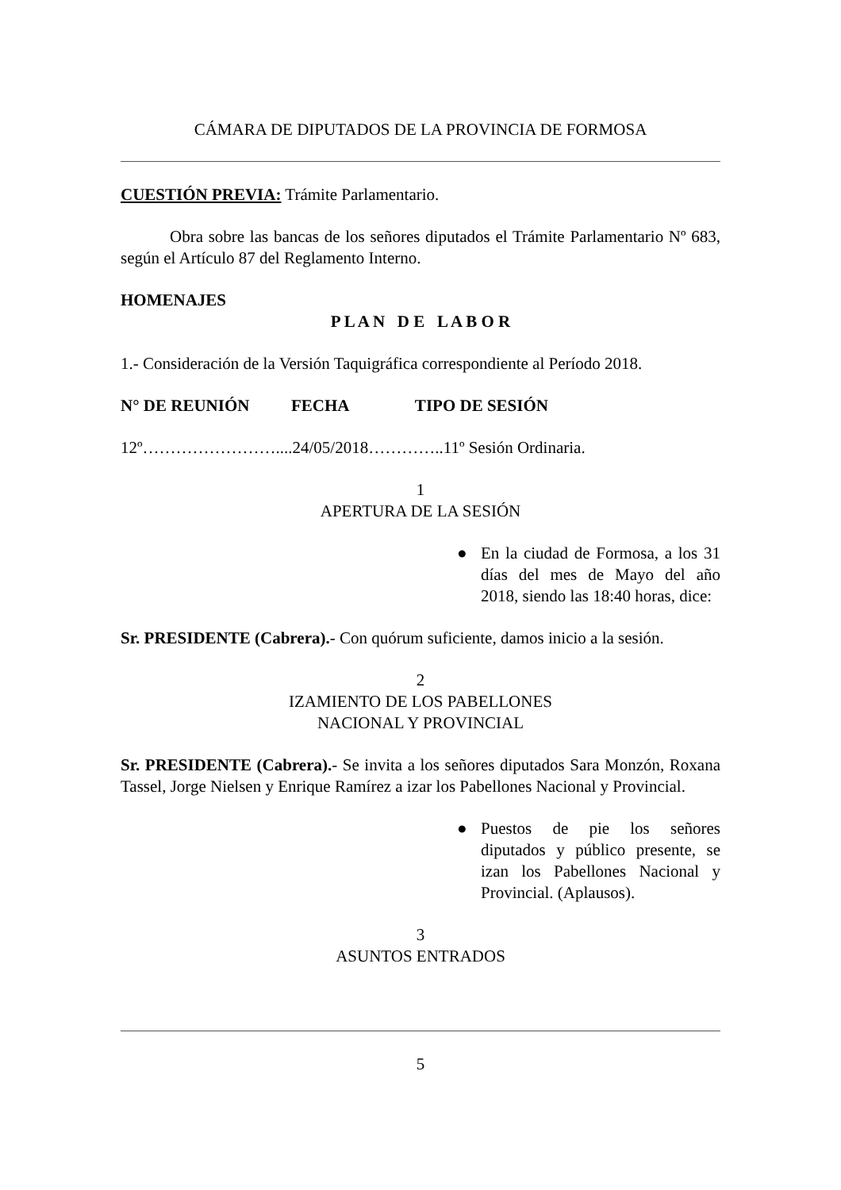CÁMARA DE DIPUTADOS DE LA PROVINCIA DE FORMOSA
CUESTIÓN PREVIA: Trámite Parlamentario.
Obra sobre las bancas de los señores diputados el Trámite Parlamentario Nº 683, según el Artículo 87 del Reglamento Interno.
HOMENAJES
P L A N D E L A B O R
1.- Consideración de la Versión Taquigráfica correspondiente al Período 2018.
N° DE REUNIÓN FECHA TIPO DE SESIÓN
12º……………………....24/05/2018…………..11º Sesión Ordinaria.
1
APERTURA DE LA SESIÓN
● En la ciudad de Formosa, a los 31 días del mes de Mayo del año 2018, siendo las 18:40 horas, dice:
Sr. PRESIDENTE (Cabrera).- Con quórum suficiente, damos inicio a la sesión.
2
IZAMIENTO DE LOS PABELLONES
NACIONAL Y PROVINCIAL
Sr. PRESIDENTE (Cabrera).- Se invita a los señores diputados Sara Monzón, Roxana Tassel, Jorge Nielsen y Enrique Ramírez a izar los Pabellones Nacional y Provincial.
● Puestos de pie los señores diputados y público presente, se izan los Pabellones Nacional y Provincial. (Aplausos).
3
ASUNTOS ENTRADOS
5